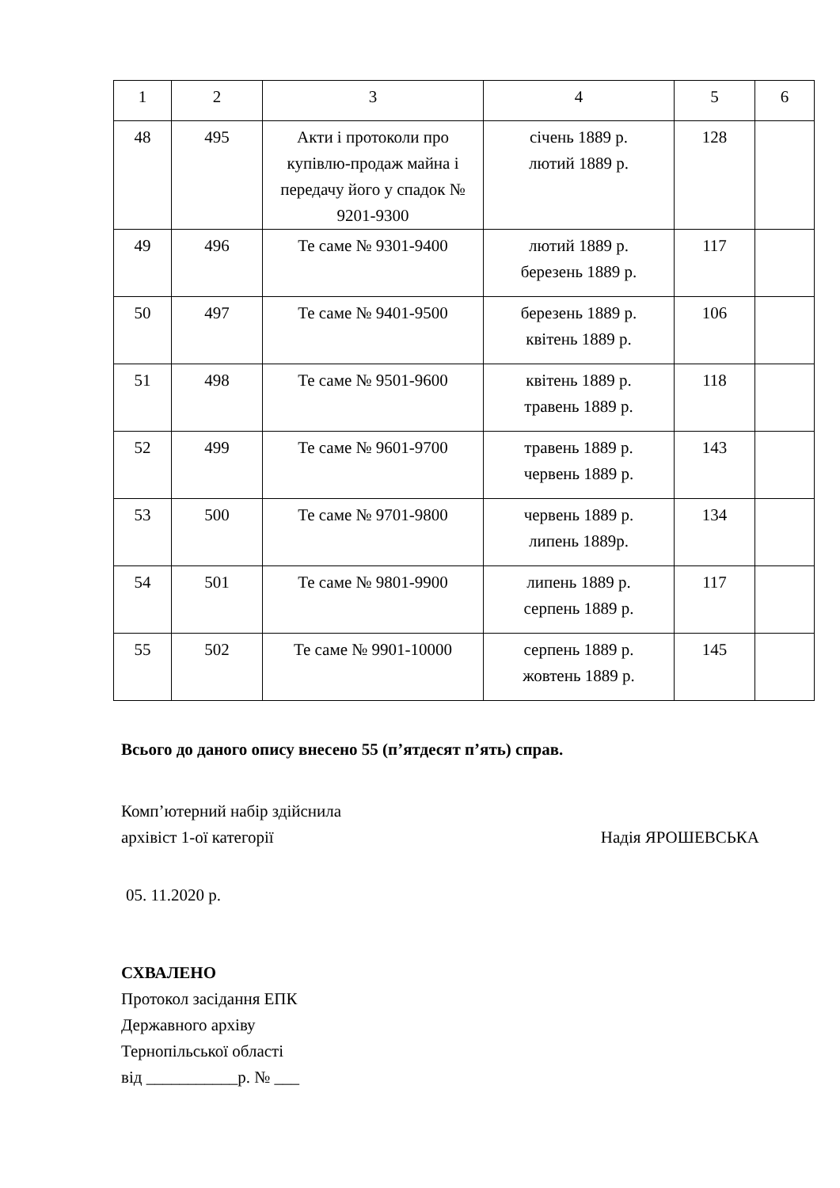| 1 | 2 | 3 | 4 | 5 | 6 |
| 48 | 495 | Акти і протоколи про купівлю-продаж майна і передачу його у спадок № 9201-9300 | січень 1889 р. лютий 1889 р. | 128 | |
| 49 | 496 | Те саме № 9301-9400 | лютий 1889 р. березень 1889 р. | 117 | |
| 50 | 497 | Те саме № 9401-9500 | березень 1889 р. квітень 1889 р. | 106 | |
| 51 | 498 | Те саме № 9501-9600 | квітень 1889 р. травень 1889 р. | 118 | |
| 52 | 499 | Те саме № 9601-9700 | травень 1889 р. червень 1889 р. | 143 | |
| 53 | 500 | Те саме № 9701-9800 | червень 1889 р. липень 1889р. | 134 | |
| 54 | 501 | Те саме № 9801-9900 | липень 1889 р. серпень 1889 р. | 117 | |
| 55 | 502 | Те саме № 9901-10000 | серпень 1889 р. жовтень 1889 р. | 145 | |
Всього до даного опису внесено 55 (п’ятдесят п’ять) справ.
Комп’ютерний набір здійснила
архівіст 1-ої категорії Надія ЯРОШЕВСЬКА
05. 11.2020 р.
СХВАЛЕНО
Протокол засідання ЕПК
Державного архіву
Тернопільської області
від ___________р. № ___